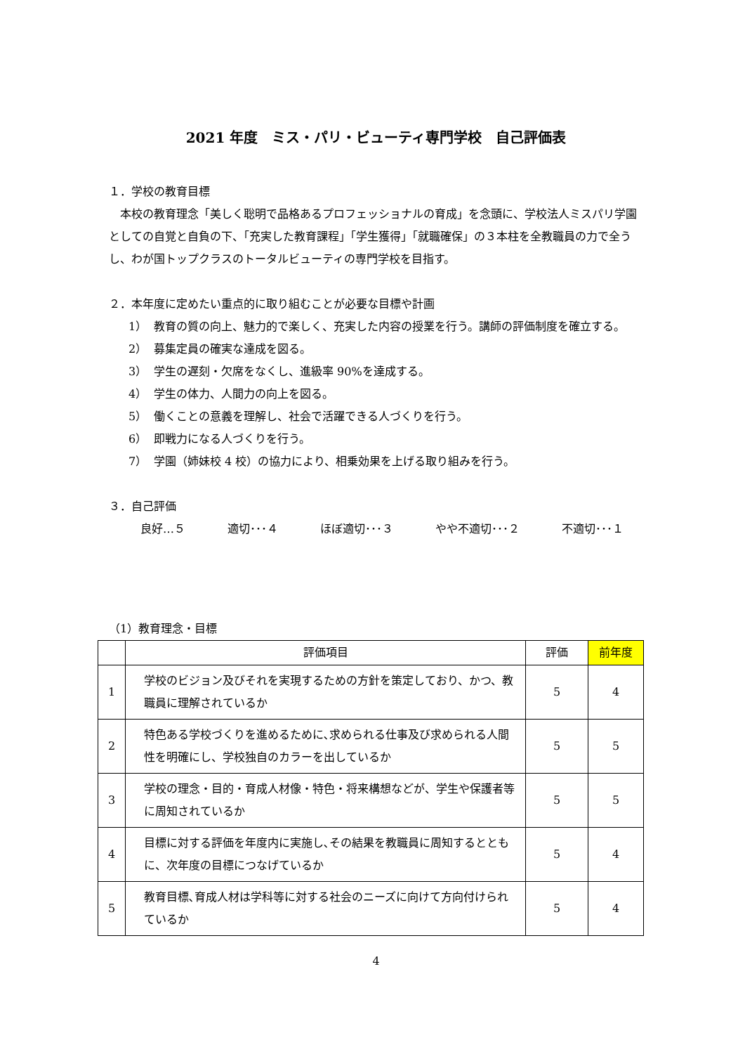2021 年度　ミス・パリ・ビューティ専門学校　自己評価表
１．学校の教育目標
　本校の教育理念「美しく聡明で品格あるプロフェッショナルの育成」を念頭に、学校法人ミスパリ学園としての自覚と自負の下、「充実した教育課程」「学生獲得」「就職確保」の３本柱を全教職員の力で全うし、わが国トップクラスのトータルビューティの専門学校を目指す。
２．本年度に定めたい重点的に取り組むことが必要な目標や計画
1） 教育の質の向上、魅力的で楽しく、充実した内容の授業を行う。講師の評価制度を確立する。
2） 募集定員の確実な達成を図る。
3） 学生の遅刻・欠席をなくし、進級率 90%を達成する。
4） 学生の体力、人間力の向上を図る。
5） 働くことの意義を理解し、社会で活躍できる人づくりを行う。
6） 即戦力になる人づくりを行う。
7） 学園（姉妹校 4 校）の協力により、相乗効果を上げる取り組みを行う。
３．自己評価
良好…５ 適切･･･４ ほぼ適切･･･３ やや不適切･･･２ 不適切･･･１
（1）教育理念・目標
| | 評価項目 | 評価 | 前年度 |
| --- | --- | --- | --- |
| 1 | 学校のビジョン及びそれを実現するための方針を策定しており、かつ、教職員に理解されているか | 5 | 4 |
| 2 | 特色ある学校づくりを進めるために､求められる仕事及び求められる人間性を明確にし、学校独自のカラーを出しているか | 5 | 5 |
| 3 | 学校の理念・目的・育成人材像・特色・将来構想などが、学生や保護者等に周知されているか | 5 | 5 |
| 4 | 目標に対する評価を年度内に実施し､その結果を教職員に周知するとともに、次年度の目標につなげているか | 5 | 4 |
| 5 | 教育目標､育成人材は学科等に対する社会のニーズに向けて方向付けられているか | 5 | 4 |
4